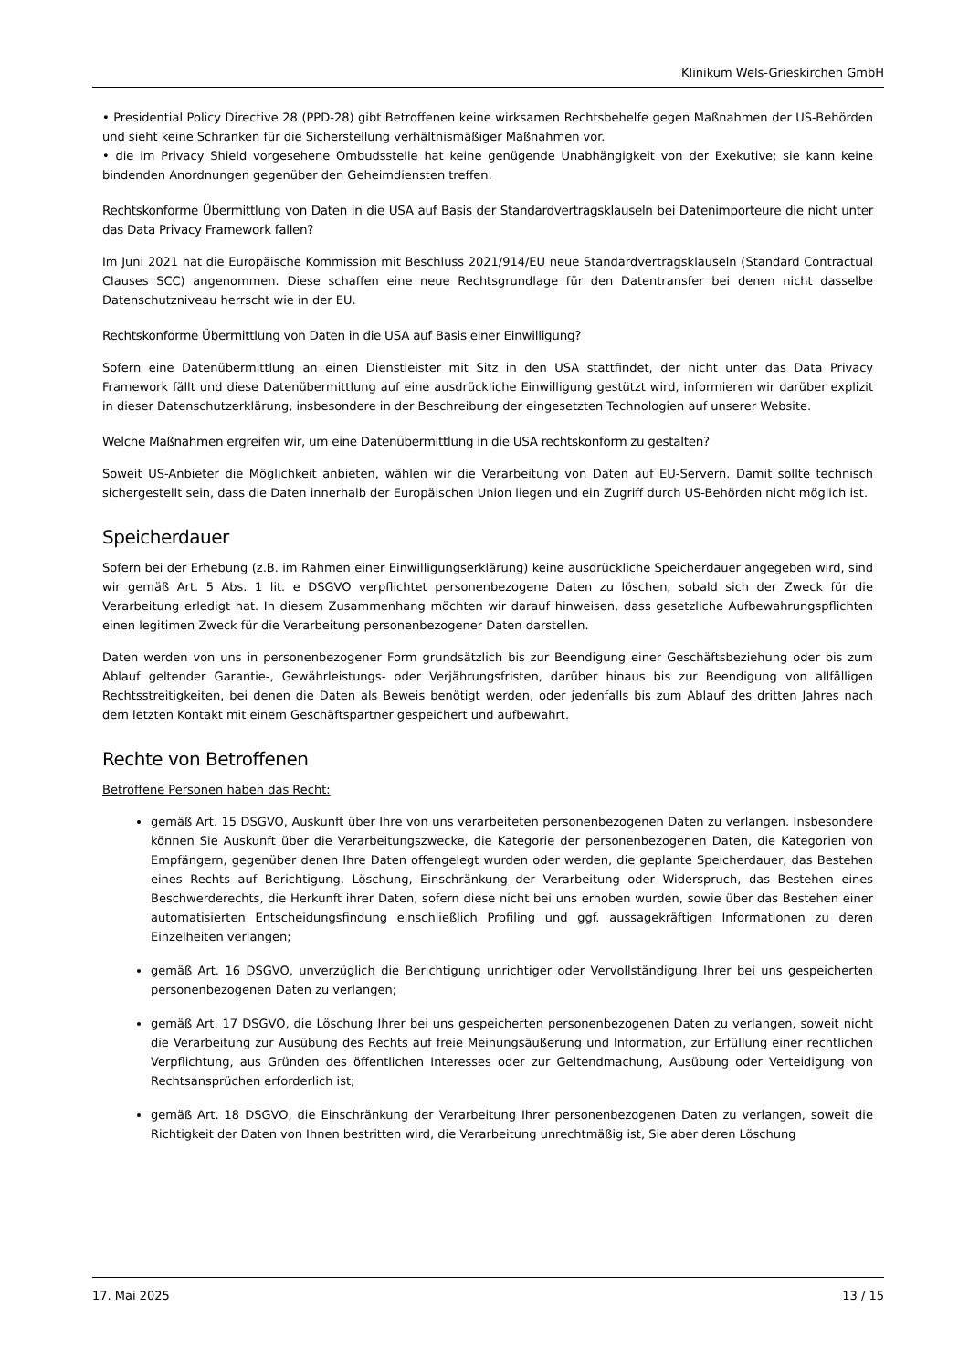Klinikum Wels-Grieskirchen GmbH
• Presidential Policy Directive 28 (PPD-28) gibt Betroffenen keine wirksamen Rechtsbehelfe gegen Maßnahmen der US-Behörden und sieht keine Schranken für die Sicherstellung verhältnismäßiger Maßnahmen vor.
• die im Privacy Shield vorgesehene Ombudsstelle hat keine genügende Unabhängigkeit von der Exekutive; sie kann keine bindenden Anordnungen gegenüber den Geheimdiensten treffen.
Rechtskonforme Übermittlung von Daten in die USA auf Basis der Standardvertragsklauseln bei Datenimporteure die nicht unter das Data Privacy Framework fallen?
Im Juni 2021 hat die Europäische Kommission mit Beschluss 2021/914/EU neue Standardvertragsklauseln (Standard Contractual Clauses SCC) angenommen. Diese schaffen eine neue Rechtsgrundlage für den Datentransfer bei denen nicht dasselbe Datenschutzniveau herrscht wie in der EU.
Rechtskonforme Übermittlung von Daten in die USA auf Basis einer Einwilligung?
Sofern eine Datenübermittlung an einen Dienstleister mit Sitz in den USA stattfindet, der nicht unter das Data Privacy Framework fällt und diese Datenübermittlung auf eine ausdrückliche Einwilligung gestützt wird, informieren wir darüber explizit in dieser Datenschutzerklärung, insbesondere in der Beschreibung der eingesetzten Technologien auf unserer Website.
Welche Maßnahmen ergreifen wir, um eine Datenübermittlung in die USA rechtskonform zu gestalten?
Soweit US-Anbieter die Möglichkeit anbieten, wählen wir die Verarbeitung von Daten auf EU-Servern. Damit sollte technisch sichergestellt sein, dass die Daten innerhalb der Europäischen Union liegen und ein Zugriff durch US-Behörden nicht möglich ist.
Speicherdauer
Sofern bei der Erhebung (z.B. im Rahmen einer Einwilligungserklärung) keine ausdrückliche Speicherdauer angegeben wird, sind wir gemäß Art. 5 Abs. 1 lit. e DSGVO verpflichtet personenbezogene Daten zu löschen, sobald sich der Zweck für die Verarbeitung erledigt hat. In diesem Zusammenhang möchten wir darauf hinweisen, dass gesetzliche Aufbewahrungspflichten einen legitimen Zweck für die Verarbeitung personenbezogener Daten darstellen.
Daten werden von uns in personenbezogener Form grundsätzlich bis zur Beendigung einer Geschäftsbeziehung oder bis zum Ablauf geltender Garantie-, Gewährleistungs- oder Verjährungsfristen, darüber hinaus bis zur Beendigung von allfälligen Rechtsstreitigkeiten, bei denen die Daten als Beweis benötigt werden, oder jedenfalls bis zum Ablauf des dritten Jahres nach dem letzten Kontakt mit einem Geschäftspartner gespeichert und aufbewahrt.
Rechte von Betroffenen
Betroffene Personen haben das Recht:
gemäß Art. 15 DSGVO, Auskunft über Ihre von uns verarbeiteten personenbezogenen Daten zu verlangen. Insbesondere können Sie Auskunft über die Verarbeitungszwecke, die Kategorie der personenbezogenen Daten, die Kategorien von Empfängern, gegenüber denen Ihre Daten offengelegt wurden oder werden, die geplante Speicherdauer, das Bestehen eines Rechts auf Berichtigung, Löschung, Einschränkung der Verarbeitung oder Widerspruch, das Bestehen eines Beschwerderechts, die Herkunft ihrer Daten, sofern diese nicht bei uns erhoben wurden, sowie über das Bestehen einer automatisierten Entscheidungsfindung einschließlich Profiling und ggf. aussagekräftigen Informationen zu deren Einzelheiten verlangen;
gemäß Art. 16 DSGVO, unverzüglich die Berichtigung unrichtiger oder Vervollständigung Ihrer bei uns gespeicherten personenbezogenen Daten zu verlangen;
gemäß Art. 17 DSGVO, die Löschung Ihrer bei uns gespeicherten personenbezogenen Daten zu verlangen, soweit nicht die Verarbeitung zur Ausübung des Rechts auf freie Meinungsäußerung und Information, zur Erfüllung einer rechtlichen Verpflichtung, aus Gründen des öffentlichen Interesses oder zur Geltendmachung, Ausübung oder Verteidigung von Rechtsansprüchen erforderlich ist;
gemäß Art. 18 DSGVO, die Einschränkung der Verarbeitung Ihrer personenbezogenen Daten zu verlangen, soweit die Richtigkeit der Daten von Ihnen bestritten wird, die Verarbeitung unrechtmäßig ist, Sie aber deren Löschung
17. Mai 2025 13 / 15